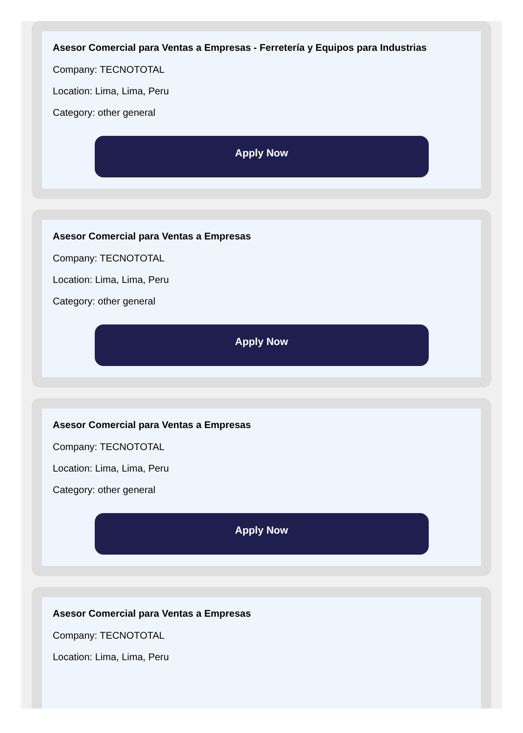Asesor Comercial para Ventas a Empresas - Ferretería y Equipos para Industrias
Company: TECNOTOTAL
Location: Lima, Lima, Peru
Category: other general
Apply Now
Asesor Comercial para Ventas a Empresas
Company: TECNOTOTAL
Location: Lima, Lima, Peru
Category: other general
Apply Now
Asesor Comercial para Ventas a Empresas
Company: TECNOTOTAL
Location: Lima, Lima, Peru
Category: other general
Apply Now
Asesor Comercial para Ventas a Empresas
Company: TECNOTOTAL
Location: Lima, Lima, Peru